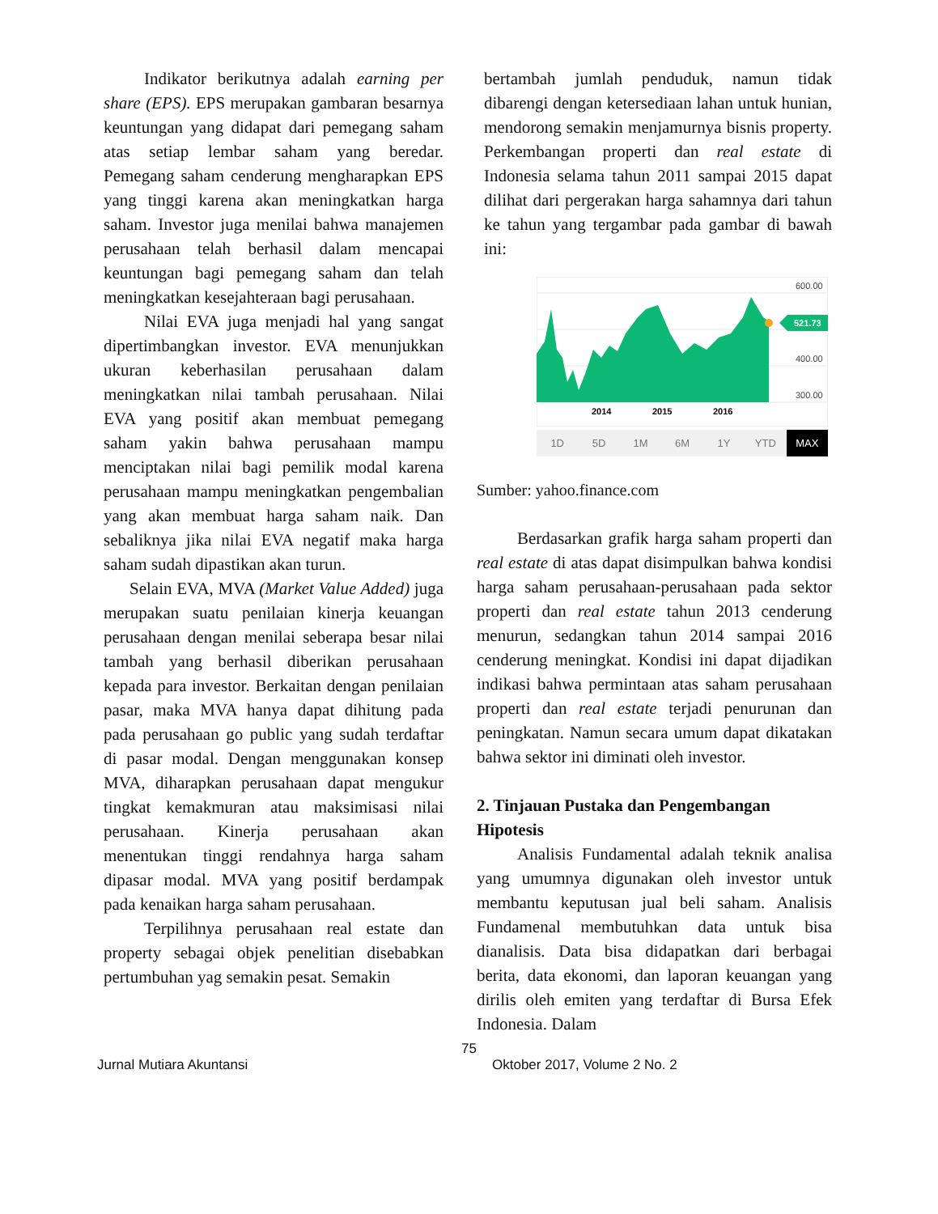Indikator berikutnya adalah earning per share (EPS). EPS merupakan gambaran besarnya keuntungan yang didapat dari pemegang saham atas setiap lembar saham yang beredar. Pemegang saham cenderung mengharapkan EPS yang tinggi karena akan meningkatkan harga saham. Investor juga menilai bahwa manajemen perusahaan telah berhasil dalam mencapai keuntungan bagi pemegang saham dan telah meningkatkan kesejahteraan bagi perusahaan.
Nilai EVA juga menjadi hal yang sangat dipertimbangkan investor. EVA menunjukkan ukuran keberhasilan perusahaan dalam meningkatkan nilai tambah perusahaan. Nilai EVA yang positif akan membuat pemegang saham yakin bahwa perusahaan mampu menciptakan nilai bagi pemilik modal karena perusahaan mampu meningkatkan pengembalian yang akan membuat harga saham naik. Dan sebaliknya jika nilai EVA negatif maka harga saham sudah dipastikan akan turun.
Selain EVA, MVA (Market Value Added) juga merupakan suatu penilaian kinerja keuangan perusahaan dengan menilai seberapa besar nilai tambah yang berhasil diberikan perusahaan kepada para investor. Berkaitan dengan penilaian pasar, maka MVA hanya dapat dihitung pada pada perusahaan go public yang sudah terdaftar di pasar modal. Dengan menggunakan konsep MVA, diharapkan perusahaan dapat mengukur tingkat kemakmuran atau maksimisasi nilai perusahaan. Kinerja perusahaan akan menentukan tinggi rendahnya harga saham dipasar modal. MVA yang positif berdampak pada kenaikan harga saham perusahaan.
Terpilihnya perusahaan real estate dan property sebagai objek penelitian disebabkan pertumbuhan yag semakin pesat. Semakin
bertambah jumlah penduduk, namun tidak dibarengi dengan ketersediaan lahan untuk hunian, mendorong semakin menjamurnya bisnis property. Perkembangan properti dan real estate di Indonesia selama tahun 2011 sampai 2015 dapat dilihat dari pergerakan harga sahamnya dari tahun ke tahun yang tergambar pada gambar di bawah ini:
521.73
600.00
400.00
300.00
2014
2015
2016
1D 5D 1M 6M 1Y YTD MAX
Sumber: yahoo.finance.com
Berdasarkan grafik harga saham properti dan real estate di atas dapat disimpulkan bahwa kondisi harga saham perusahaan-perusahaan pada sektor properti dan real estate tahun 2013 cenderung menurun, sedangkan tahun 2014 sampai 2016 cenderung meningkat. Kondisi ini dapat dijadikan indikasi bahwa permintaan atas saham perusahaan properti dan real estate terjadi penurunan dan peningkatan. Namun secara umum dapat dikatakan bahwa sektor ini diminati oleh investor.
2. Tinjauan Pustaka dan Pengembangan Hipotesis
Analisis Fundamental adalah teknik analisa yang umumnya digunakan oleh investor untuk membantu keputusan jual beli saham. Analisis Fundamenal membutuhkan data untuk bisa dianalisis. Data bisa didapatkan dari berbagai berita, data ekonomi, dan laporan keuangan yang dirilis oleh emiten yang terdaftar di Bursa Efek Indonesia. Dalam
75
Jurnal Mutiara Akuntansi Oktober 2017, Volume 2 No. 2